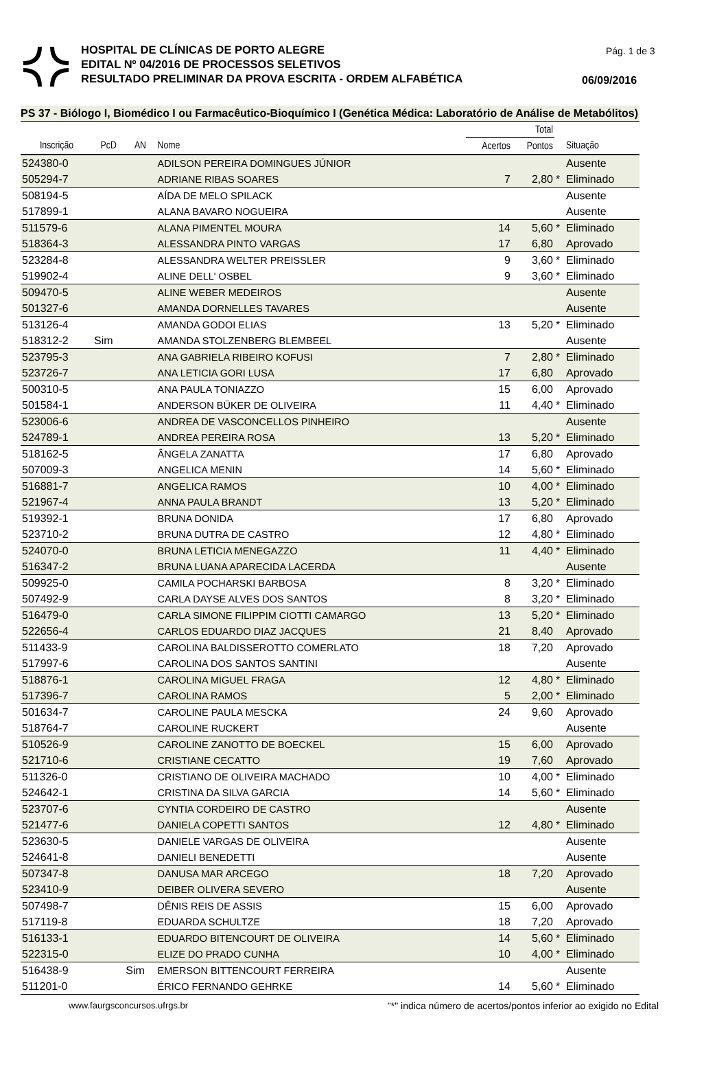Pág. 1 de 3
HOSPITAL DE CLÍNICAS DE PORTO ALEGRE
EDITAL Nº 04/2016 DE PROCESSOS SELETIVOS
RESULTADO PRELIMINAR DA PROVA ESCRITA - ORDEM ALFABÉTICA
06/09/2016
PS 37 - Biólogo I, Biomédico I ou Farmacêutico-Bioquímico I (Genética Médica: Laboratório de Análise de Metabólitos)
| | | | | Total | | | |
| --- | --- | --- | --- | --- | --- | --- | --- |
| Inscrição | PcD | AN | Nome | Acertos | Pontos | | Situação |
| 524380-0 | | | ADILSON PEREIRA DOMINGUES JÚNIOR | | | | Ausente |
| 505294-7 | | | ADRIANE RIBAS SOARES | 7 | 2,80 | * | Eliminado |
| 508194-5 | | | AÍDA DE MELO SPILACK | | | | Ausente |
| 517899-1 | | | ALANA BAVARO NOGUEIRA | | | | Ausente |
| 511579-6 | | | ALANA PIMENTEL MOURA | 14 | 5,60 | * | Eliminado |
| 518364-3 | | | ALESSANDRA PINTO VARGAS | 17 | 6,80 | | Aprovado |
| 523284-8 | | | ALESSANDRA WELTER PREISSLER | 9 | 3,60 | * | Eliminado |
| 519902-4 | | | ALINE DELL' OSBEL | 9 | 3,60 | * | Eliminado |
| 509470-5 | | | ALINE WEBER MEDEIROS | | | | Ausente |
| 501327-6 | | | AMANDA DORNELLES TAVARES | | | | Ausente |
| 513126-4 | | | AMANDA GODOI ELIAS | 13 | 5,20 | * | Eliminado |
| 518312-2 | Sim | | AMANDA STOLZENBERG BLEMBEEL | | | | Ausente |
| 523795-3 | | | ANA GABRIELA RIBEIRO KOFUSI | 7 | 2,80 | * | Eliminado |
| 523726-7 | | | ANA LETICIA GORI LUSA | 17 | 6,80 | | Aprovado |
| 500310-5 | | | ANA PAULA TONIAZZO | 15 | 6,00 | | Aprovado |
| 501584-1 | | | ANDERSON BÜKER DE OLIVEIRA | 11 | 4,40 | * | Eliminado |
| 523006-6 | | | ANDREA DE VASCONCELLOS PINHEIRO | | | | Ausente |
| 524789-1 | | | ANDREA PEREIRA ROSA | 13 | 5,20 | * | Eliminado |
| 518162-5 | | | ÂNGELA ZANATTA | 17 | 6,80 | | Aprovado |
| 507009-3 | | | ANGELICA MENIN | 14 | 5,60 | * | Eliminado |
| 516881-7 | | | ANGELICA RAMOS | 10 | 4,00 | * | Eliminado |
| 521967-4 | | | ANNA PAULA BRANDT | 13 | 5,20 | * | Eliminado |
| 519392-1 | | | BRUNA DONIDA | 17 | 6,80 | | Aprovado |
| 523710-2 | | | BRUNA DUTRA DE CASTRO | 12 | 4,80 | * | Eliminado |
| 524070-0 | | | BRUNA LETICIA MENEGAZZO | 11 | 4,40 | * | Eliminado |
| 516347-2 | | | BRUNA LUANA APARECIDA LACERDA | | | | Ausente |
| 509925-0 | | | CAMILA POCHARSKI BARBOSA | 8 | 3,20 | * | Eliminado |
| 507492-9 | | | CARLA DAYSE ALVES DOS SANTOS | 8 | 3,20 | * | Eliminado |
| 516479-0 | | | CARLA SIMONE FILIPPIM CIOTTI CAMARGO | 13 | 5,20 | * | Eliminado |
| 522656-4 | | | CARLOS EDUARDO DIAZ JACQUES | 21 | 8,40 | | Aprovado |
| 511433-9 | | | CAROLINA BALDISSEROTTO COMERLATO | 18 | 7,20 | | Aprovado |
| 517997-6 | | | CAROLINA DOS SANTOS SANTINI | | | | Ausente |
| 518876-1 | | | CAROLINA MIGUEL FRAGA | 12 | 4,80 | * | Eliminado |
| 517396-7 | | | CAROLINA RAMOS | 5 | 2,00 | * | Eliminado |
| 501634-7 | | | CAROLINE PAULA MESCKA | 24 | 9,60 | | Aprovado |
| 518764-7 | | | CAROLINE RUCKERT | | | | Ausente |
| 510526-9 | | | CAROLINE ZANOTTO DE BOECKEL | 15 | 6,00 | | Aprovado |
| 521710-6 | | | CRISTIANE CECATTO | 19 | 7,60 | | Aprovado |
| 511326-0 | | | CRISTIANO DE OLIVEIRA MACHADO | 10 | 4,00 | * | Eliminado |
| 524642-1 | | | CRISTINA DA SILVA GARCIA | 14 | 5,60 | * | Eliminado |
| 523707-6 | | | CYNTIA CORDEIRO DE CASTRO | | | | Ausente |
| 521477-6 | | | DANIELA COPETTI SANTOS | 12 | 4,80 | * | Eliminado |
| 523630-5 | | | DANIELE VARGAS DE OLIVEIRA | | | | Ausente |
| 524641-8 | | | DANIELI BENEDETTI | | | | Ausente |
| 507347-8 | | | DANUSA MAR ARCEGO | 18 | 7,20 | | Aprovado |
| 523410-9 | | | DEIBER OLIVERA SEVERO | | | | Ausente |
| 507498-7 | | | DÊNIS REIS DE ASSIS | 15 | 6,00 | | Aprovado |
| 517119-8 | | | EDUARDA SCHULTZE | 18 | 7,20 | | Aprovado |
| 516133-1 | | | EDUARDO BITENCOURT DE OLIVEIRA | 14 | 5,60 | * | Eliminado |
| 522315-0 | | | ELIZE DO PRADO CUNHA | 10 | 4,00 | * | Eliminado |
| 516438-9 | | Sim | EMERSON BITTENCOURT FERREIRA | | | | Ausente |
| 511201-0 | | | ÉRICO FERNANDO GEHRKE | 14 | 5,60 | * | Eliminado |
www.faurgsconcursos.ufrgs.br "*" indica número de acertos/pontos inferior ao exigido no Edital